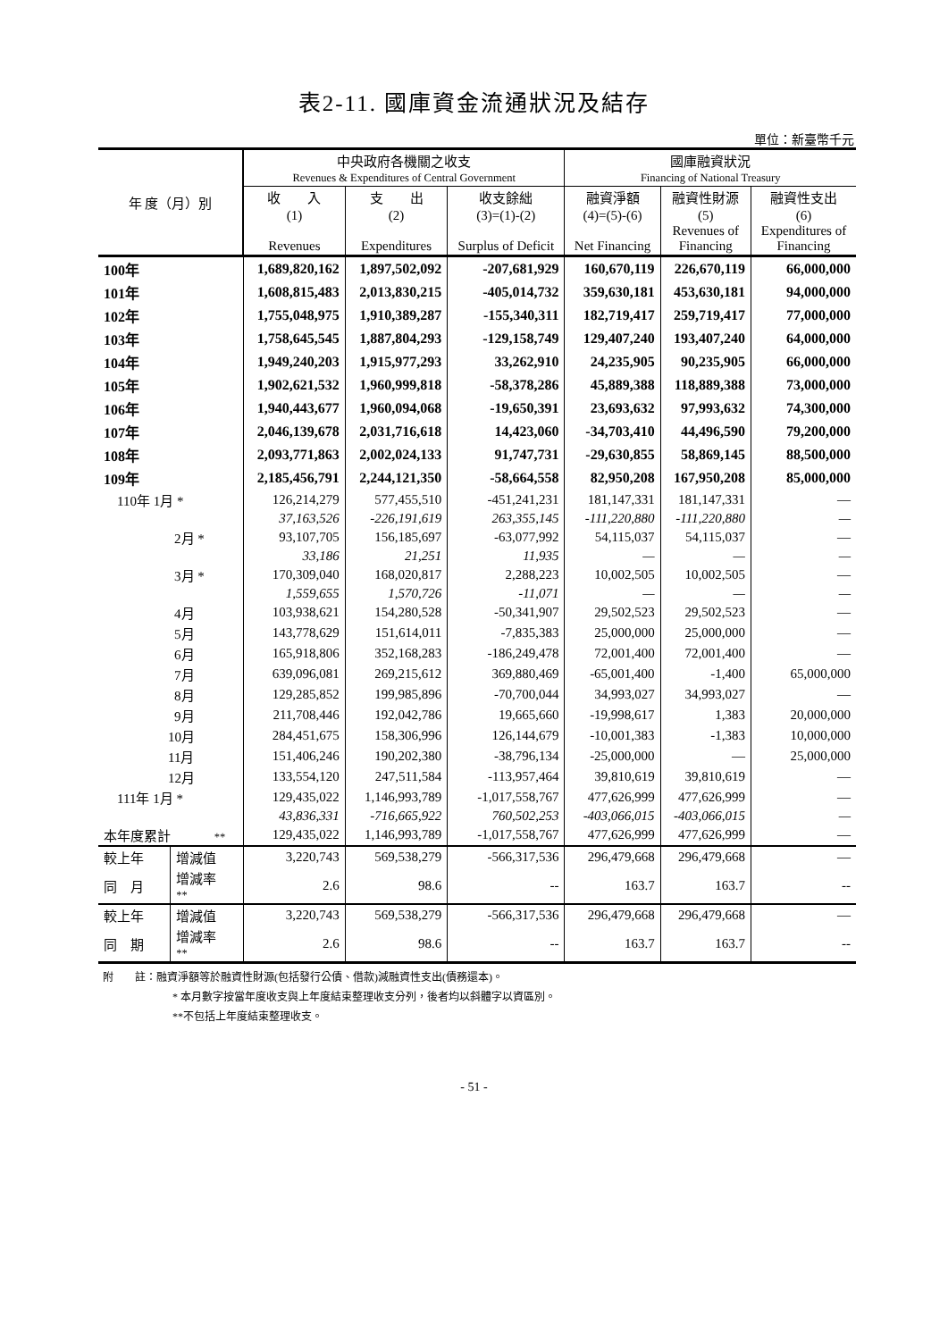表2-11. 國庫資金流通狀況及結存
單位：新臺幣千元
| 年 度（月）別 | | 中央政府各機關之收支 Revenues & Expenditures of Central Government | | | 國庫融資狀況 Financing of National Treasury | | |
| --- | --- | --- | --- | --- | --- | --- | --- |
| | | 收 入 | 支 出 | 收支餘絀 | 融資淨額 | 融資性財源 | 融資性支出 |
| | | (1) Revenues | (2) Expenditures | (3)=(1)-(2) Surplus of Deficit | (4)=(5)-(6) Net Financing | (5) Revenues of Financing | (6) Expenditures of Financing |
| 100年 | | 1,689,820,162 | 1,897,502,092 | -207,681,929 | 160,670,119 | 226,670,119 | 66,000,000 |
| 101年 | | 1,608,815,483 | 2,013,830,215 | -405,014,732 | 359,630,181 | 453,630,181 | 94,000,000 |
| 102年 | | 1,755,048,975 | 1,910,389,287 | -155,340,311 | 182,719,417 | 259,719,417 | 77,000,000 |
| 103年 | | 1,758,645,545 | 1,887,804,293 | -129,158,749 | 129,407,240 | 193,407,240 | 64,000,000 |
| 104年 | | 1,949,240,203 | 1,915,977,293 | 33,262,910 | 24,235,905 | 90,235,905 | 66,000,000 |
| 105年 | | 1,902,621,532 | 1,960,999,818 | -58,378,286 | 45,889,388 | 118,889,388 | 73,000,000 |
| 106年 | | 1,940,443,677 | 1,960,094,068 | -19,650,391 | 23,693,632 | 97,993,632 | 74,300,000 |
| 107年 | | 2,046,139,678 | 2,031,716,618 | 14,423,060 | -34,703,410 | 44,496,590 | 79,200,000 |
| 108年 | | 2,093,771,863 | 2,002,024,133 | 91,747,731 | -29,630,855 | 58,869,145 | 88,500,000 |
| 109年 | | 2,185,456,791 | 2,244,121,350 | -58,664,558 | 82,950,208 | 167,950,208 | 85,000,000 |
| 110年 1月 * | | 126,214,279 | 577,455,510 | -451,241,231 | 181,147,331 | 181,147,331 | — |
| | | 37,163,526 | -226,191,619 | 263,355,145 | -111,220,880 | -111,220,880 | — |
| 2月 * | | 93,107,705 | 156,185,697 | -63,077,992 | 54,115,037 | 54,115,037 | — |
| | | 33,186 | 21,251 | 11,935 | — | — | — |
| 3月 * | | 170,309,040 | 168,020,817 | 2,288,223 | 10,002,505 | 10,002,505 | — |
| | | 1,559,655 | 1,570,726 | -11,071 | — | — | — |
| 4月 | | 103,938,621 | 154,280,528 | -50,341,907 | 29,502,523 | 29,502,523 | — |
| 5月 | | 143,778,629 | 151,614,011 | -7,835,383 | 25,000,000 | 25,000,000 | — |
| 6月 | | 165,918,806 | 352,168,283 | -186,249,478 | 72,001,400 | 72,001,400 | — |
| 7月 | | 639,096,081 | 269,215,612 | 369,880,469 | -65,001,400 | -1,400 | 65,000,000 |
| 8月 | | 129,285,852 | 199,985,896 | -70,700,044 | 34,993,027 | 34,993,027 | — |
| 9月 | | 211,708,446 | 192,042,786 | 19,665,660 | -19,998,617 | 1,383 | 20,000,000 |
| 10月 | | 284,451,675 | 158,306,996 | 126,144,679 | -10,001,383 | -1,383 | 10,000,000 |
| 11月 | | 151,406,246 | 190,202,380 | -38,796,134 | -25,000,000 | — | 25,000,000 |
| 12月 | | 133,554,120 | 247,511,584 | -113,957,464 | 39,810,619 | 39,810,619 | — |
| 111年 1月 * | | 129,435,022 | 1,146,993,789 | -1,017,558,767 | 477,626,999 | 477,626,999 | — |
| | | 43,836,331 | -716,665,922 | 760,502,253 | -403,066,015 | -403,066,015 | — |
| 本年度累計 ** | | 129,435,022 | 1,146,993,789 | -1,017,558,767 | 477,626,999 | 477,626,999 | — |
| 較上年 | 增減值 | 3,220,743 | 569,538,279 | -566,317,536 | 296,479,668 | 296,479,668 | — |
| 同 月 | 增減率 ** | 2.6 | 98.6 | -- | 163.7 | 163.7 | -- |
| 較上年 | 增減值 | 3,220,743 | 569,538,279 | -566,317,536 | 296,479,668 | 296,479,668 | — |
| 同 期 | 增減率 ** | 2.6 | 98.6 | -- | 163.7 | 163.7 | -- |
附　　註：融資淨額等於融資性財源(包括發行公債、借款)減融資性支出(債務還本)。
* 本月數字按當年度收支與上年度結束整理收支分列，後者均以斜體字以資區別。
**不包括上年度結束整理收支。
- 51 -